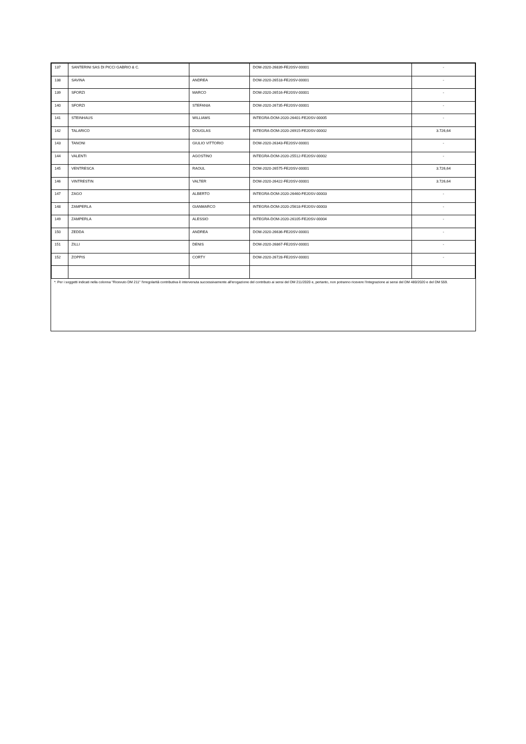| 137 | SANTERINI SAS DI PICCI GABRIO & C. | | DOM-2020-26839-FE20SV-00001 | - |
| 138 | SAVINA | ANDREA | DOM-2020-26518-FE20SV-00001 | - |
| 139 | SFORZI | MARCO | DOM-2020-26516-FE20SV-00001 | - |
| 140 | SFORZI | STEFANIA | DOM-2020-26735-FE20SV-00001 | - |
| 141 | STEINHAUS | WILLIAMS | INTEGRA-DOM-2020-26401-FE20SV-00005 | - |
| 142 | TALARICO | DOUGLAS | INTEGRA-DOM-2020-26915-FE20SV-00002 | 3.726,64 |
| 143 | TANONI | GIULIO VITTORIO | DOM-2020-26343-FE20SV-00001 | - |
| 144 | VALENTI | AGOSTINO | INTEGRA-DOM-2020-25512-FE20SV-00002 | - |
| 145 | VENTRESCA | RAOUL | DOM-2020-26575-FE20SV-00001 | 3.726,64 |
| 146 | VINTRESTIN | VALTER | DOM-2020-26422-FE20SV-00001 | 3.726,64 |
| 147 | ZAGO | ALBERTO | INTEGRA-DOM-2020-26460-FE20SV-00003 | - |
| 148 | ZAMPERLA | GIANMARCO | INTEGRA-DOM-2020-25618-FE20SV-00003 | - |
| 149 | ZAMPERLA | ALESSIO | INTEGRA-DOM-2020-26105-FE20SV-00004 | - |
| 150 | ZEDDA | ANDREA | DOM-2020-26636-FE20SV-00001 | - |
| 151 | ZILLI | DENIS | DOM-2020-26867-FE20SV-00001 | - |
| 152 | ZOPPIS | CORTY | DOM-2020-26728-FE20SV-00001 | - |
*: Per i soggetti indicati nella colonna "Ricevuto DM 211" l'irregolarità contributiva è intervenuta successivamente all'erogazione del contributo ai sensi del DM 211/2020 e, pertanto, non potranno ricevere l'integrazione ai sensi del DM 480/2020 e del DM 559.